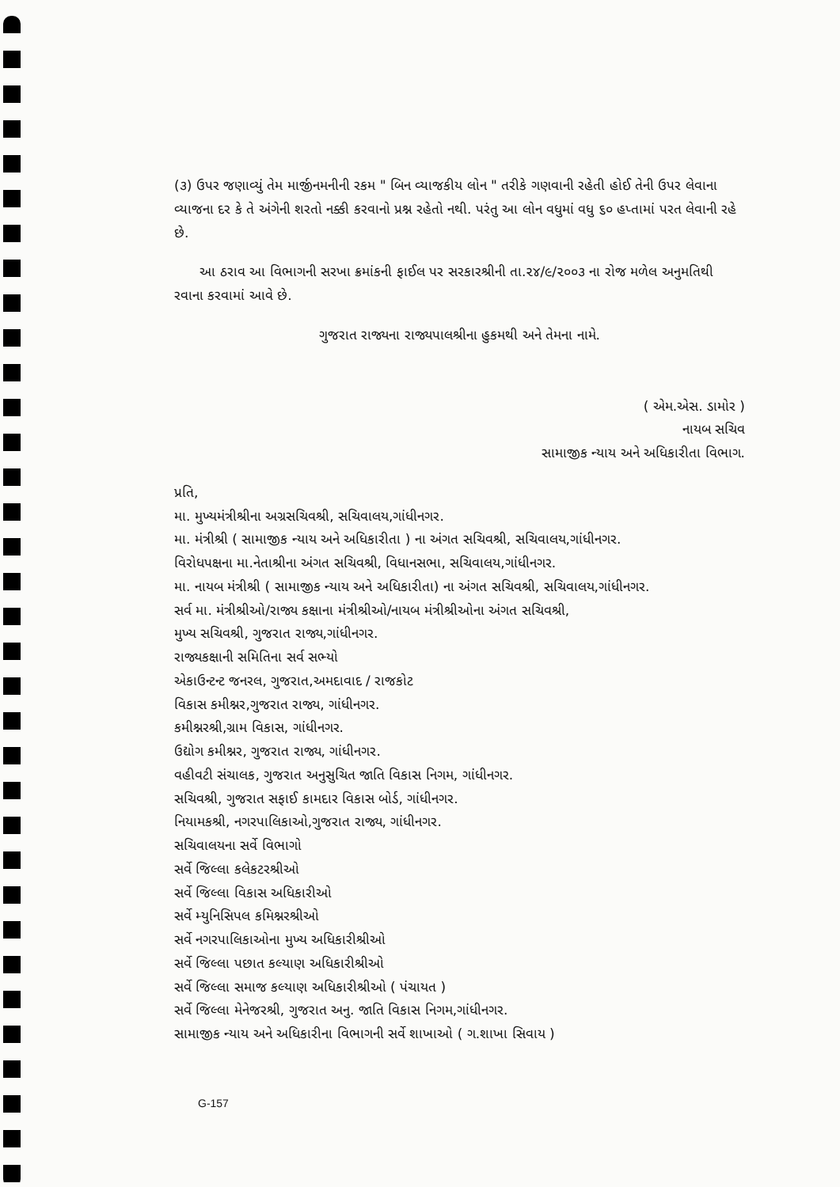(૩) ઉપર જણાવ્યું તેમ માર્જીનમનીની રકમ " બિન વ્યાજકીય લોન " તરીકે ગણવાની રહેતી હોઈ તેની ઉપર લેવાના વ્યાજના દર કે તે અંગેની શરતો નક્કી કરવાનો પ્રશ્ન રહેતો નથી. પરંતુ આ લોન વધુમાં વધુ ૬૦ હપ્તામાં પરત લેવાની રહે છે.
આ ઠરાવ આ વિભાગની સરખા ક્રમાંકની ફાઈલ પર સરકારશ્રીની તા.૨૪/૯/૨૦૦૩ ના રોજ મળેલ અનુમતિથી રવાના કરવામાં આવે છે.
ગુજરાત રાજ્યના રાજ્યપાલશ્રીના હુકમથી અને તેમના નામે.
( એમ.એસ. ડામોર )
નાયબ સચિવ
સામાજીક ન્યાય અને અધિકારીતા વિભાગ.
પ્રતિ,
મા. મુખ્યમંત્રીશ્રીના અગ્રસચિવશ્રી, સચિવાલય,ગાંધીનગર.
મા. મંત્રીશ્રી ( સામાજીક ન્યાય અને અધિકારીતા ) ના અંગત સચિવશ્રી, સચિવાલય,ગાંધીનગર.
વિરોધપક્ષના મા.નેતાશ્રીના અંગત સચિવશ્રી, વિધાનસભા, સચિવાલય,ગાંધીનગર.
મા. નાયબ મંત્રીશ્રી ( સામાજીક ન્યાય અને અધિકારીતા) ના અંગત સચિવશ્રી, સચિવાલય,ગાંધીનગર.
સર્વ મા. મંત્રીશ્રીઓ/રાજ્ય કક્ષાના મંત્રીશ્રીઓ/નાયબ મંત્રીશ્રીઓના અંગત સચિવશ્રી,
મુખ્ય સચિવશ્રી, ગુજરાત રાજ્ય,ગાંધીનગર.
રાજ્યકક્ષાની સમિતિના સર્વ સભ્યો
એકાઉન્ટન્ટ જનરલ, ગુજરાત,અમદાવાદ / રાજકોટ
વિકાસ કમીશ્નર,ગુજરાત રાજ્ય, ગાંધીનગર.
કમીશ્નરશ્રી,ગ્રામ વિકાસ, ગાંધીનગર.
ઉદ્યોગ કમીશ્નર, ગુજરાત રાજ્ય, ગાંધીનગર.
વહીવટી સંચાલક, ગુજરાત અનુસુચિત જાતિ વિકાસ નિગમ, ગાંધીનગર.
સચિવશ્રી, ગુજરાત સફાઈ કામદાર વિકાસ બોર્ડ, ગાંધીનગર.
નિયામકશ્રી, નગરપાલિકાઓ,ગુજરાત રાજ્ય, ગાંધીનગર.
સચિવાલયના સર્વે વિભાગો
સર્વે જિલ્લા કલેકટરશ્રીઓ
સર્વે જિલ્લા વિકાસ અધિકારીઓ
સર્વે મ્યુનિસિપલ કમિશ્નરશ્રીઓ
સર્વે નગરપાલિકાઓના મુખ્ય અધિકારીશ્રીઓ
સર્વે જિલ્લા પછાત કલ્યાણ અધિકારીશ્રીઓ
સર્વે જિલ્લા સમાજ કલ્યાણ અધિકારીશ્રીઓ ( પંચાયત )
સર્વે જિલ્લા મેનેજરશ્રી, ગુજરાત અનુ. જાતિ વિકાસ નિગમ,ગાંધીનગર.
સામાજીક ન્યાય અને અધિકારીના વિભાગની સર્વે શાખાઓ ( ગ.શાખા સિવાય )
G-157